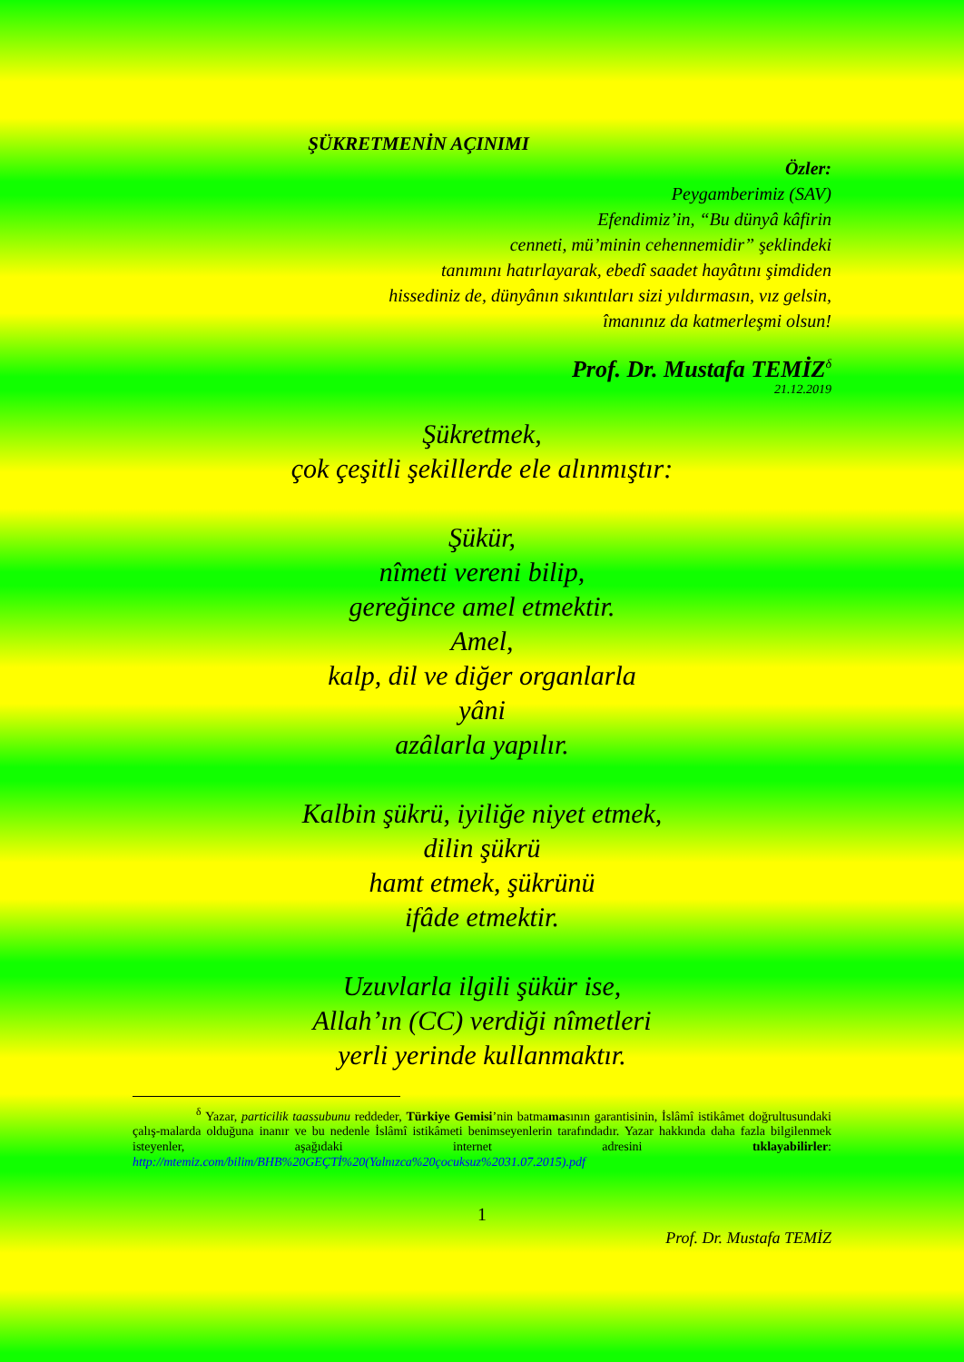ŞÜKRETMENİN AÇINIMI
Özler:
Peygamberimiz (SAV)
Efendimiz’in, “Bu dünyâ kâfirin
cenneti, mü’minin cehennemidir” şeklindeki
tanımını hatırlayarak, ebedî saadet hayâtını şimdiden
hissediniz de, dünyânın sıkıntıları sizi yıldırmasın, vız gelsin,
îmanınız da katmerleşmi olsun!
Prof. Dr. Mustafa TEMİZ<sup>δ</sup>
21.12.2019
Şükretmek,
çok çeşitli şekillerde ele alınmıştır:
Şükür,
nîmeti vereni bilip,
gereğince amel etmektir.
Amel,
kalp, dil ve diğer organlarla
yâni
azâlarla yapılır.
Kalbin şükrü, iyiliğe niyet etmek,
dilin şükrü
hamt etmek, şükrünü
ifâde etmektir.
Uzuvlarla ilgili şükür ise,
Allah’ın (CC) verdiği nîmetleri
yerli yerinde kullanmaktır.
<sup>δ</sup> Yazar, particilik taassubunu reddeder, Türkiye Gemisi’nin batmamasının garantisinin, İslâmî istikâmet doğrultusundaki çalış-malarda olduğuna inanır ve bu nedenle İslâmî istikâmeti benimseyenlerin tarafındadır. Yazar hakkında daha fazla bilgilenmek isteyenler, aşağıdaki internet adresini tıklayabilirler: http://mtemiz.com/bilim/BHB%20GEÇTİ%20(Yalnızca%20çocuksuz%2031.07.2015).pdf
1
Prof. Dr. Mustafa TEMİZ